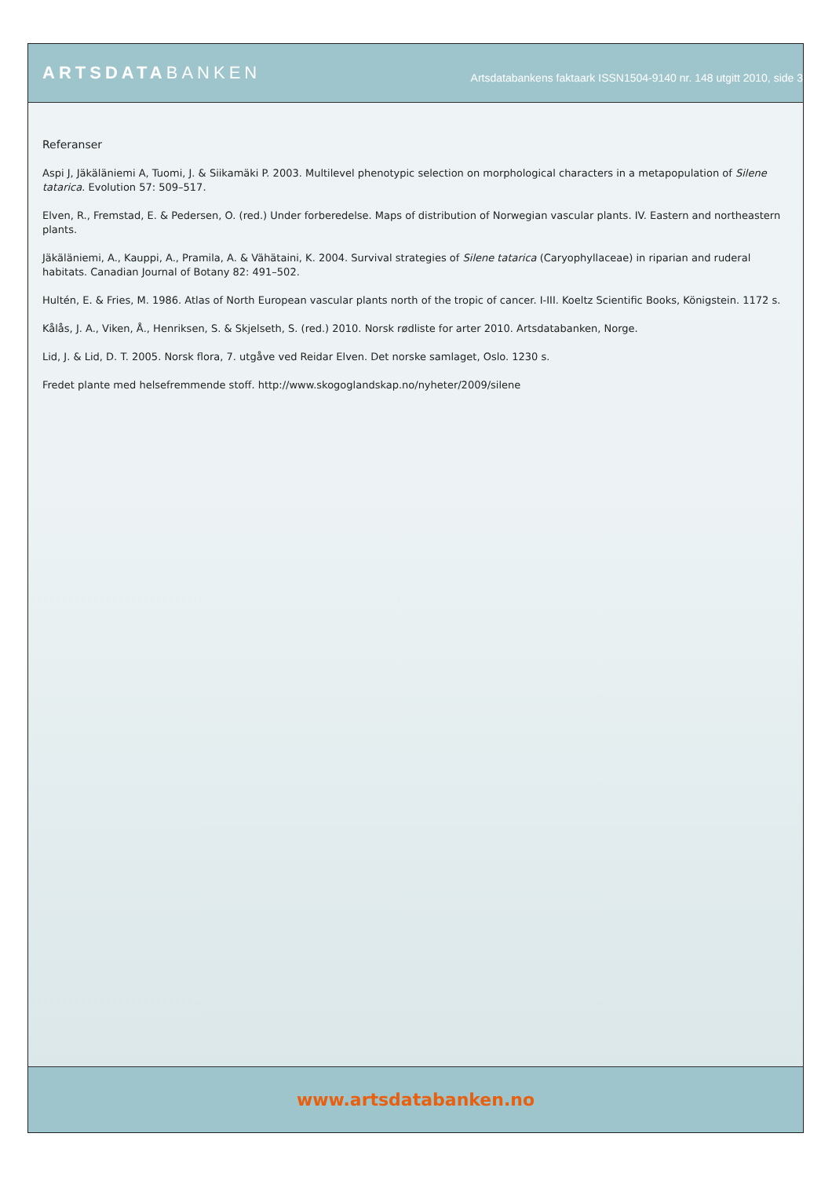ARTSDATABANKEN
Artsdatabankens faktaark ISSN1504-9140 nr. 148 utgitt 2010, side 3
Referanser
Aspi J, Jäkäläniemi A, Tuomi, J. & Siikamäki P. 2003. Multilevel phenotypic selection on morphological characters in a metapopulation of Silene tatarica. Evolution 57: 509–517.
Elven, R., Fremstad, E. & Pedersen, O. (red.) Under forberedelse. Maps of distribution of Norwegian vascular plants. IV. Eastern and northeastern plants.
Jäkäläniemi, A., Kauppi, A., Pramila, A. & Vähätaini, K. 2004. Survival strategies of Silene tatarica (Caryophyllaceae) in riparian and ruderal habitats. Canadian Journal of Botany 82: 491–502.
Hultén, E. & Fries, M. 1986. Atlas of North European vascular plants north of the tropic of cancer. I-III. Koeltz Scientific Books, Königstein. 1172 s.
Kålås, J. A., Viken, Å., Henriksen, S. & Skjelseth, S. (red.) 2010. Norsk rødliste for arter 2010. Artsdatabanken, Norge.
Lid, J. & Lid, D. T. 2005. Norsk flora, 7. utgåve ved Reidar Elven. Det norske samlaget, Oslo. 1230 s.
Fredet plante med helsefremmende stoff. http://www.skogoglandskap.no/nyheter/2009/silene
www.artsdatabanken.no